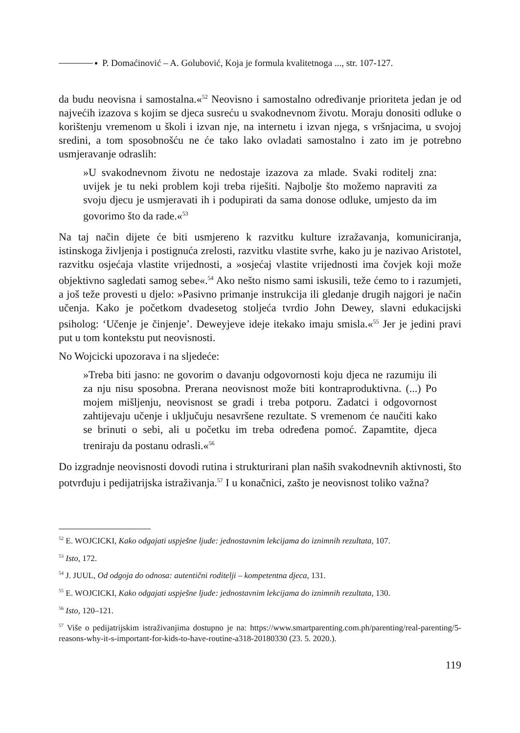P. Domaćinović – A. Golubović, Koja je formula kvalitetnoga ..., str. 107-127.
da budu neovisna i samostalna.«<sup>52</sup> Neovisno i samostalno određivanje prioriteta jedan je od najvećih izazova s kojim se djeca susreću u svakodnevnom životu. Moraju donositi odluke o korištenju vremenom u školi i izvan nje, na internetu i izvan njega, s vršnjacima, u svojoj sredini, a tom sposobnošću ne će tako lako ovladati samostalno i zato im je potrebno usmjeravanje odraslih:
»U svakodnevnom životu ne nedostaje izazova za mlade. Svaki roditelj zna: uvijek je tu neki problem koji treba riješiti. Najbolje što možemo napraviti za svoju djecu je usmjeravati ih i podupirati da sama donose odluke, umjesto da im govorimo što da rade.«<sup>53</sup>
Na taj način dijete će biti usmjereno k razvitku kulture izražavanja, komuniciranja, istinskoga življenja i postignuća zrelosti, razvitku vlastite svrhe, kako ju je nazivao Aristotel, razvitku osjećaja vlastite vrijednosti, a »osjećaj vlastite vrijednosti ima čovjek koji može objektivno sagledati samog sebe«.<sup>54</sup> Ako nešto nismo sami iskusili, teže ćemo to i razumjeti, a još teže provesti u djelo: »Pasivno primanje instrukcija ili gledanje drugih najgori je način učenja. Kako je početkom dvadesetog stoljeća tvrdio John Dewey, slavni edukacijski psiholog: ‘Učenje je činjenje’. Deweyjeve ideje itekako imaju smisla.«<sup>55</sup> Jer je jedini pravi put u tom kontekstu put neovisnosti.
No Wojcicki upozorava i na sljedeće:
»Treba biti jasno: ne govorim o davanju odgovornosti koju djeca ne razumiju ili za nju nisu sposobna. Prerana neovisnost može biti kontraproduktivna. (...) Po mojem mišljenju, neovisnost se gradi i treba potporu. Zadatci i odgovornost zahtijevaju učenje i uključuju nesavršene rezultate. S vremenom će naučiti kako se brinuti o sebi, ali u početku im treba određena pomoć. Zapamtite, djeca treniraju da postanu odrasli.«<sup>56</sup>
Do izgradnje neovisnosti dovodi rutina i strukturirani plan naših svakodnevnih aktivnosti, što potvrđuju i pedijatrijska istraživanja.<sup>57</sup> I u konačnici, zašto je neovisnost toliko važna?
<sup>52</sup> E. WOJCICKI, Kako odgajati uspješne ljude: jednostavnim lekcijama do iznimnih rezultata, 107.
<sup>53</sup> Isto, 172.
<sup>54</sup> J. JUUL, Od odgoja do odnosa: autentični roditelji – kompetentna djeca, 131.
<sup>55</sup> E. WOJCICKI, Kako odgajati uspješne ljude: jednostavnim lekcijama do iznimnih rezultata, 130.
<sup>56</sup> Isto, 120–121.
<sup>57</sup> Više o pedijatrijskim istraživanjima dostupno je na: https://www.smartparenting.com.ph/parenting/real-parenting/5-reasons-why-it-s-important-for-kids-to-have-routine-a318-20180330 (23. 5. 2020.).
119